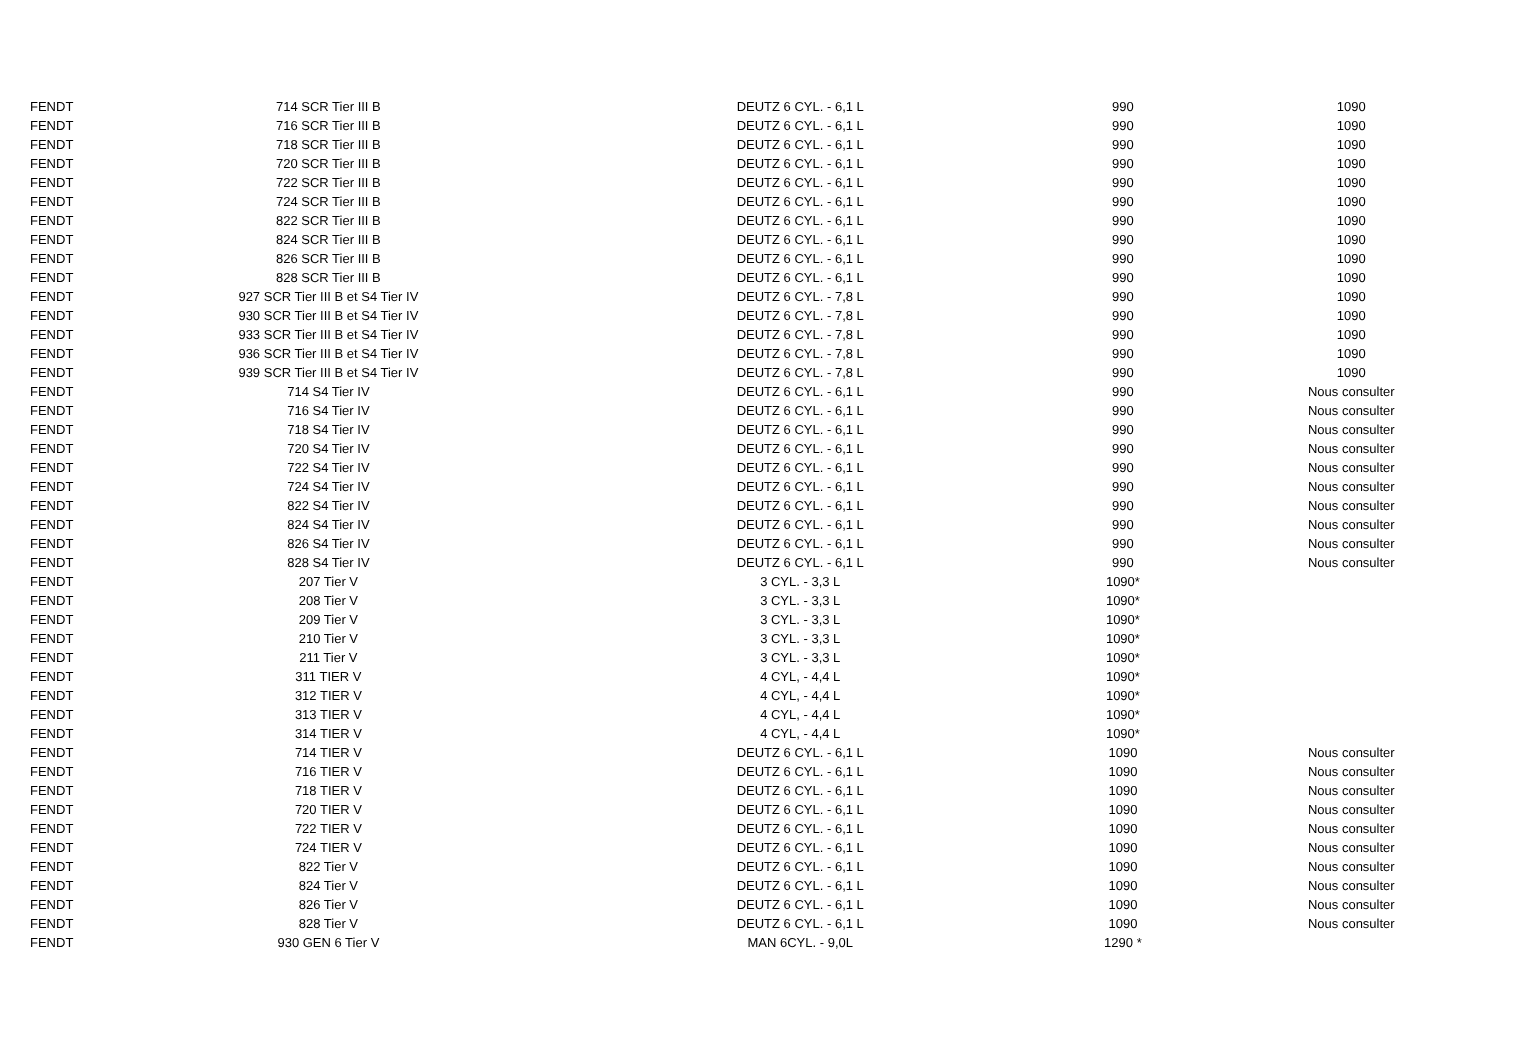| FENDT | 714 SCR Tier III B | DEUTZ 6 CYL. - 6,1 L | 990 | 1090 |
| FENDT | 716 SCR Tier III B | DEUTZ 6 CYL. - 6,1 L | 990 | 1090 |
| FENDT | 718 SCR Tier III B | DEUTZ 6 CYL. - 6,1 L | 990 | 1090 |
| FENDT | 720 SCR Tier III B | DEUTZ 6 CYL. - 6,1 L | 990 | 1090 |
| FENDT | 722 SCR Tier III B | DEUTZ 6 CYL. - 6,1 L | 990 | 1090 |
| FENDT | 724 SCR Tier III B | DEUTZ 6 CYL. - 6,1 L | 990 | 1090 |
| FENDT | 822 SCR Tier III B | DEUTZ 6 CYL. - 6,1 L | 990 | 1090 |
| FENDT | 824 SCR Tier III B | DEUTZ 6 CYL. - 6,1 L | 990 | 1090 |
| FENDT | 826 SCR Tier III B | DEUTZ 6 CYL. - 6,1 L | 990 | 1090 |
| FENDT | 828 SCR Tier III B | DEUTZ 6 CYL. - 6,1 L | 990 | 1090 |
| FENDT | 927 SCR Tier III B et S4 Tier IV | DEUTZ 6 CYL. - 7,8 L | 990 | 1090 |
| FENDT | 930 SCR Tier III B et S4 Tier IV | DEUTZ 6 CYL. - 7,8 L | 990 | 1090 |
| FENDT | 933 SCR Tier III B et S4 Tier IV | DEUTZ 6 CYL. - 7,8 L | 990 | 1090 |
| FENDT | 936 SCR Tier III B et S4 Tier IV | DEUTZ 6 CYL. - 7,8 L | 990 | 1090 |
| FENDT | 939 SCR Tier III B et S4 Tier IV | DEUTZ 6 CYL. - 7,8 L | 990 | 1090 |
| FENDT | 714 S4 Tier IV | DEUTZ 6 CYL. - 6,1 L | 990 | Nous consulter |
| FENDT | 716 S4 Tier IV | DEUTZ 6 CYL. - 6,1 L | 990 | Nous consulter |
| FENDT | 718 S4 Tier IV | DEUTZ 6 CYL. - 6,1 L | 990 | Nous consulter |
| FENDT | 720 S4 Tier IV | DEUTZ 6 CYL. - 6,1 L | 990 | Nous consulter |
| FENDT | 722 S4 Tier IV | DEUTZ 6 CYL. - 6,1 L | 990 | Nous consulter |
| FENDT | 724 S4 Tier IV | DEUTZ 6 CYL. - 6,1 L | 990 | Nous consulter |
| FENDT | 822 S4 Tier IV | DEUTZ 6 CYL. - 6,1 L | 990 | Nous consulter |
| FENDT | 824 S4 Tier IV | DEUTZ 6 CYL. - 6,1 L | 990 | Nous consulter |
| FENDT | 826 S4 Tier IV | DEUTZ 6 CYL. - 6,1 L | 990 | Nous consulter |
| FENDT | 828 S4 Tier IV | DEUTZ 6 CYL. - 6,1 L | 990 | Nous consulter |
| FENDT | 207 Tier V | 3 CYL. - 3,3 L | 1090* | |
| FENDT | 208 Tier V | 3 CYL. - 3,3 L | 1090* | |
| FENDT | 209 Tier V | 3 CYL. - 3,3 L | 1090* | |
| FENDT | 210 Tier V | 3 CYL. - 3,3 L | 1090* | |
| FENDT | 211 Tier V | 3 CYL. - 3,3 L | 1090* | |
| FENDT | 311 TIER V | 4 CYL, - 4,4 L | 1090* | |
| FENDT | 312 TIER V | 4 CYL, - 4,4 L | 1090* | |
| FENDT | 313 TIER V | 4 CYL, - 4,4 L | 1090* | |
| FENDT | 314 TIER V | 4 CYL, - 4,4 L | 1090* | |
| FENDT | 714 TIER V | DEUTZ 6 CYL. - 6,1 L | 1090 | Nous consulter |
| FENDT | 716 TIER V | DEUTZ 6 CYL. - 6,1 L | 1090 | Nous consulter |
| FENDT | 718 TIER V | DEUTZ 6 CYL. - 6,1 L | 1090 | Nous consulter |
| FENDT | 720 TIER V | DEUTZ 6 CYL. - 6,1 L | 1090 | Nous consulter |
| FENDT | 722 TIER V | DEUTZ 6 CYL. - 6,1 L | 1090 | Nous consulter |
| FENDT | 724 TIER V | DEUTZ 6 CYL. - 6,1 L | 1090 | Nous consulter |
| FENDT | 822 Tier V | DEUTZ 6 CYL. - 6,1 L | 1090 | Nous consulter |
| FENDT | 824 Tier V | DEUTZ 6 CYL. - 6,1 L | 1090 | Nous consulter |
| FENDT | 826 Tier V | DEUTZ 6 CYL. - 6,1 L | 1090 | Nous consulter |
| FENDT | 828 Tier V | DEUTZ 6 CYL. - 6,1 L | 1090 | Nous consulter |
| FENDT | 930 GEN 6 Tier V | MAN 6CYL. - 9,0L | 1290 * | |